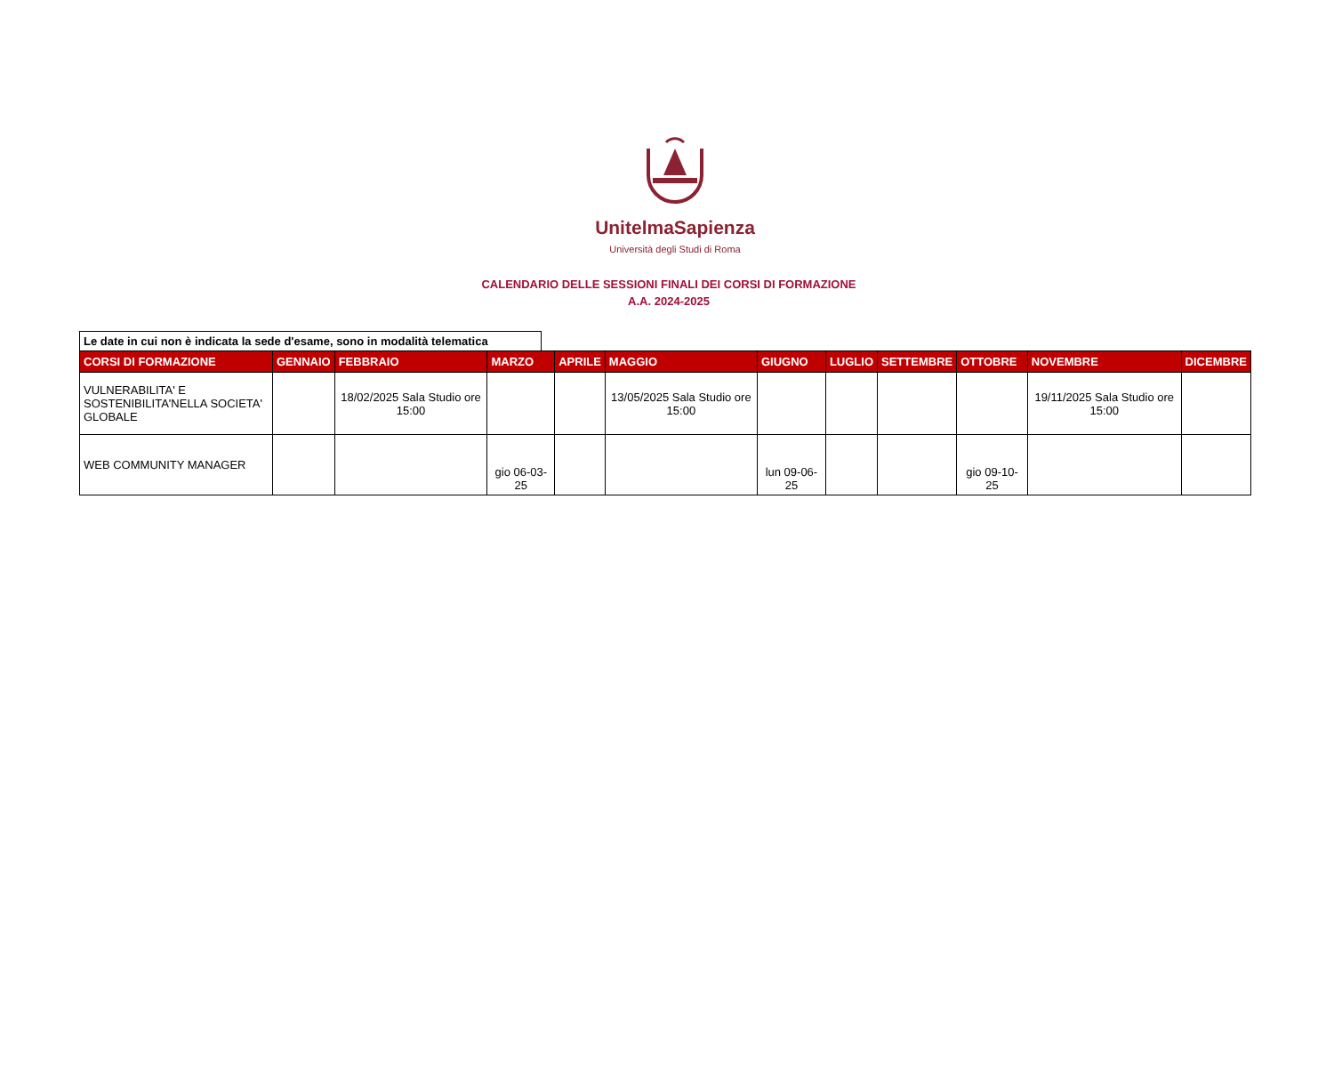UnitelmaSapienza
Università degli Studi di Roma
CALENDARIO DELLE SESSIONI FINALI DEI CORSI DI FORMAZIONE
A.A. 2024-2025
Le date in cui non è indicata la sede d'esame, sono in modalità telematica
| CORSI DI FORMAZIONE | GENNAIO | FEBBRAIO | MARZO | APRILE | MAGGIO | GIUGNO | LUGLIO | SETTEMBRE | OTTOBRE | NOVEMBRE | DICEMBRE |
| --- | --- | --- | --- | --- | --- | --- | --- | --- | --- | --- | --- |
| VULNERABILITA' E SOSTENIBILITA'NELLA SOCIETA' GLOBALE | | 18/02/2025 Sala Studio ore 15:00 | | | 13/05/2025 Sala Studio ore 15:00 | | | | | 19/11/2025 Sala Studio ore 15:00 | |
| WEB COMMUNITY MANAGER | | | gio 06-03-25 | | | lun 09-06-25 | | | gio 09-10-25 | | |